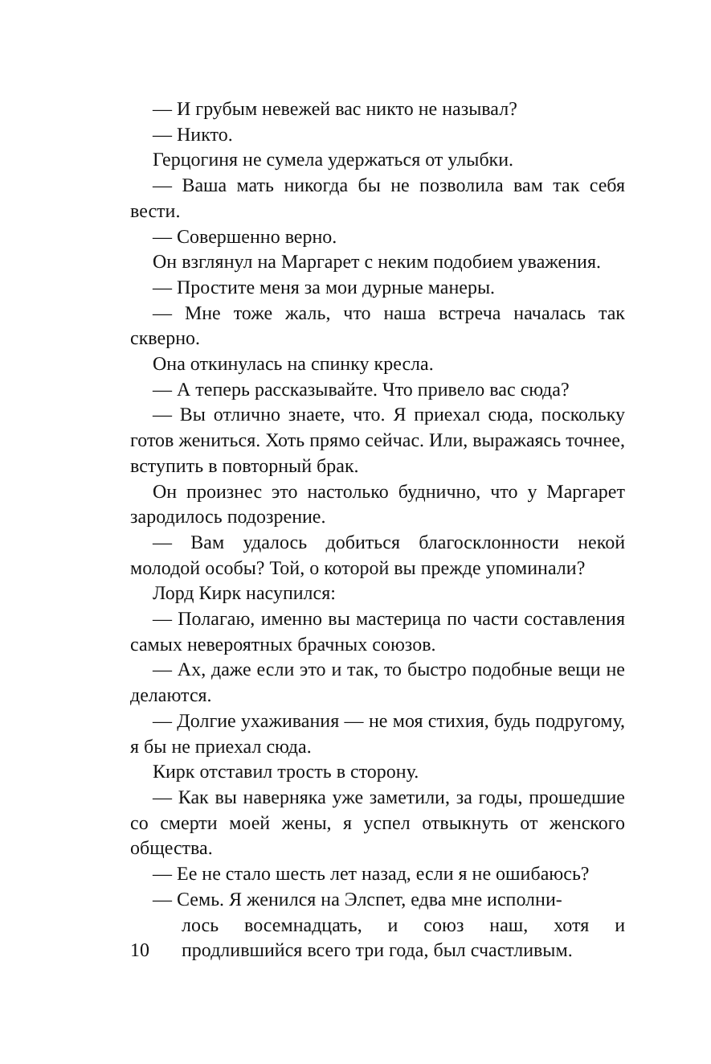— И грубым невежей вас никто не называл?
— Никто.
Герцогиня не сумела удержаться от улыбки.
— Ваша мать никогда бы не позволила вам так себя вести.
— Совершенно верно.
Он взглянул на Маргарет с неким подобием уважения.
— Простите меня за мои дурные манеры.
— Мне тоже жаль, что наша встреча началась так скверно.
Она откинулась на спинку кресла.
— А теперь рассказывайте. Что привело вас сюда?
— Вы отлично знаете, что. Я приехал сюда, поскольку готов жениться. Хоть прямо сейчас. Или, выражаясь точнее, вступить в повторный брак.
Он произнес это настолько буднично, что у Маргарет зародилось подозрение.
— Вам удалось добиться благосклонности некой молодой особы? Той, о которой вы прежде упоминали?
Лорд Кирк насупился:
— Полагаю, именно вы мастерица по части составления самых невероятных брачных союзов.
— Ах, даже если это и так, то быстро подобные вещи не делаются.
— Долгие ухаживания — не моя стихия, будь подругому, я бы не приехал сюда.
Кирк отставил трость в сторону.
— Как вы наверняка уже заметили, за годы, прошедшие со смерти моей жены, я успел отвыкнуть от женского общества.
— Ее не стало шесть лет назад, если я не ошибаюсь?
— Семь. Я женился на Элспет, едва мне исполни-
10 лось восемнадцать, и союз наш, хотя и продлившийся всего три года, был счастливым.